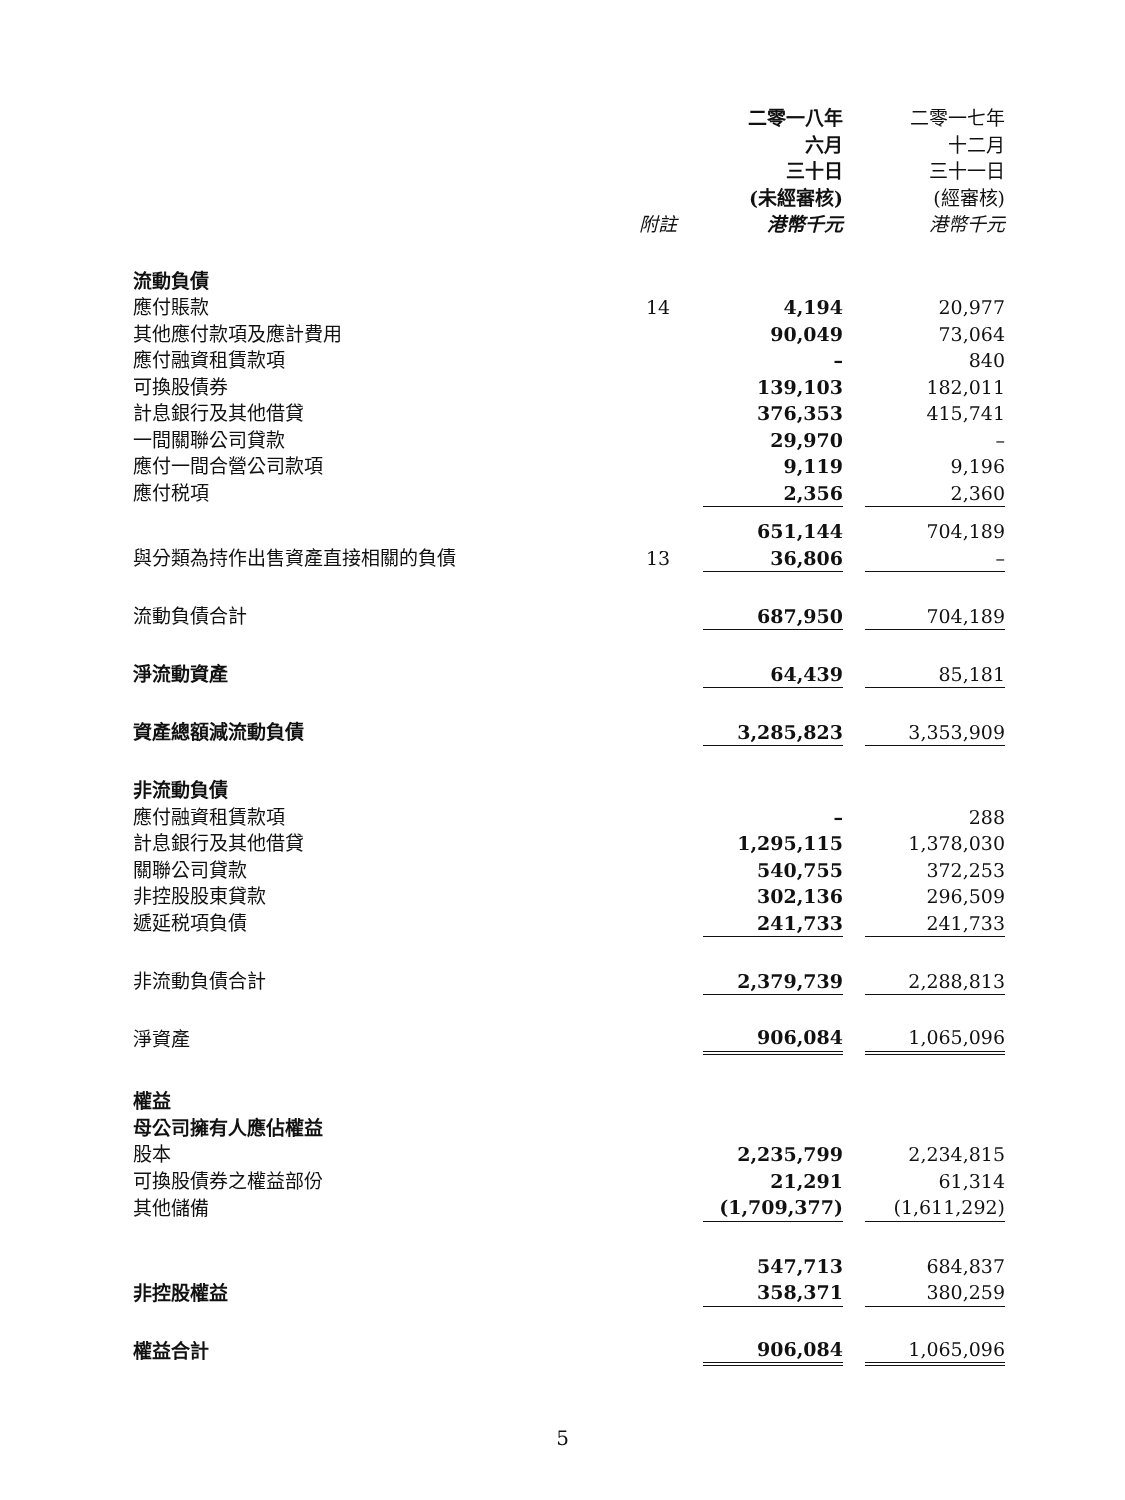| | | 二零一八年 六月 三十日 (未經審核) | | 二零一七年 十二月 三十一日 (經審核) |
| --- | --- | --- | --- | --- |
| | 附註 | 港幣千元 | | 港幣千元 |
| 流動負債 | | | | |
| 應付賬款 | 14 | 4,194 | | 20,977 |
| 其他應付款項及應計費用 | | 90,049 | | 73,064 |
| 應付融資租賃款項 | | – | | 840 |
| 可換股債券 | | 139,103 | | 182,011 |
| 計息銀行及其他借貸 | | 376,353 | | 415,741 |
| 一間關聯公司貸款 | | 29,970 | | – |
| 應付一間合營公司款項 | | 9,119 | | 9,196 |
| 應付税項 | | 2,356 | | 2,360 |
| | | 651,144 | | 704,189 |
| 與分類為持作出售資產直接相關的負債 | 13 | 36,806 | | – |
| 流動負債合計 | | 687,950 | | 704,189 |
| 淨流動資產 | | 64,439 | | 85,181 |
| 資產總額減流動負債 | | 3,285,823 | | 3,353,909 |
| 非流動負債 | | | | |
| 應付融資租賃款項 | | – | | 288 |
| 計息銀行及其他借貸 | | 1,295,115 | | 1,378,030 |
| 關聯公司貸款 | | 540,755 | | 372,253 |
| 非控股股東貸款 | | 302,136 | | 296,509 |
| 遞延税項負債 | | 241,733 | | 241,733 |
| 非流動負債合計 | | 2,379,739 | | 2,288,813 |
| 淨資產 | | 906,084 | | 1,065,096 |
| 權益 | | | | |
| 母公司擁有人應佔權益 | | | | |
| 股本 | | 2,235,799 | | 2,234,815 |
| 可換股債券之權益部份 | | 21,291 | | 61,314 |
| 其他儲備 | | (1,709,377) | | (1,611,292) |
| | | 547,713 | | 684,837 |
| 非控股權益 | | 358,371 | | 380,259 |
| 權益合計 | | 906,084 | | 1,065,096 |
5